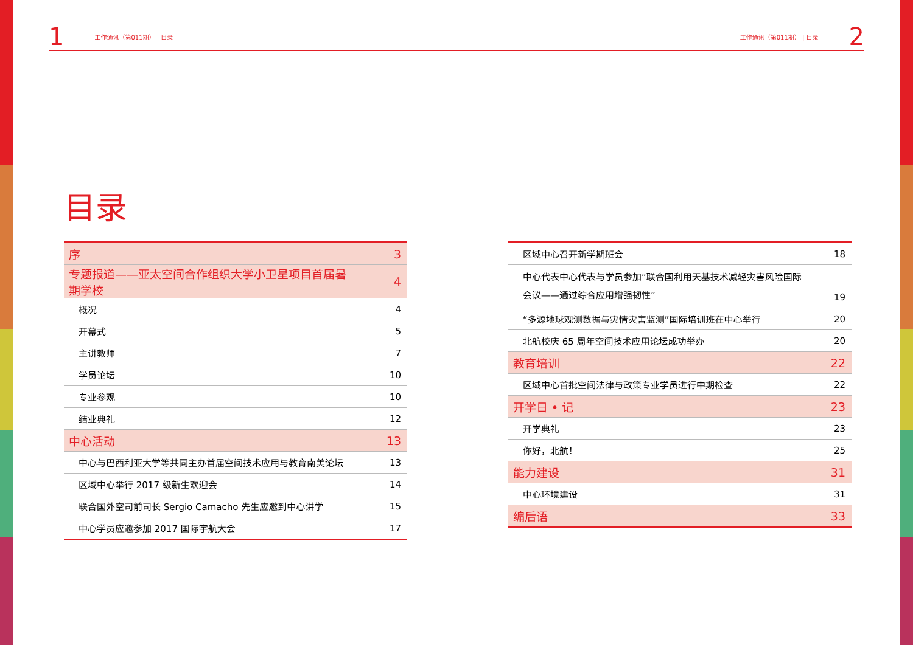1 工作通讯（第011期） | 目录
工作通讯（第011期） | 目录 2
目录
| 序 | 3 |
| 专题报道——亚太空间合作组织大学小卫星项目首届暑期学校 | 4 |
| 概况 | 4 |
| 开幕式 | 5 |
| 主讲教师 | 7 |
| 学员论坛 | 10 |
| 专业参观 | 10 |
| 结业典礼 | 12 |
| 中心活动 | 13 |
| 中心与巴西利亚大学等共同主办首届空间技术应用与教育南美论坛 | 13 |
| 区域中心举行 2017 级新生欢迎会 | 14 |
| 联合国外空司前司长 Sergio Camacho 先生应邀到中心讲学 | 15 |
| 中心学员应邀参加 2017 国际宇航大会 | 17 |
| 区域中心召开新学期班会 | 18 |
| 中心代表中心代表与学员参加“联合国利用天基技术减轻灾害风险国际会议——通过综合应用增强韧性” | 19 |
| “多源地球观测数据与灾情灾害监测”国际培训班在中心举行 | 20 |
| 北航校庆 65 周年空间技术应用论坛成功举办 | 20 |
| 教育培训 | 22 |
| 区域中心首批空间法律与政策专业学员进行中期检查 | 22 |
| 开学日 • 记 | 23 |
| 开学典礼 | 23 |
| 你好，北航！ | 25 |
| 能力建设 | 31 |
| 中心环境建设 | 31 |
| 编后语 | 33 |